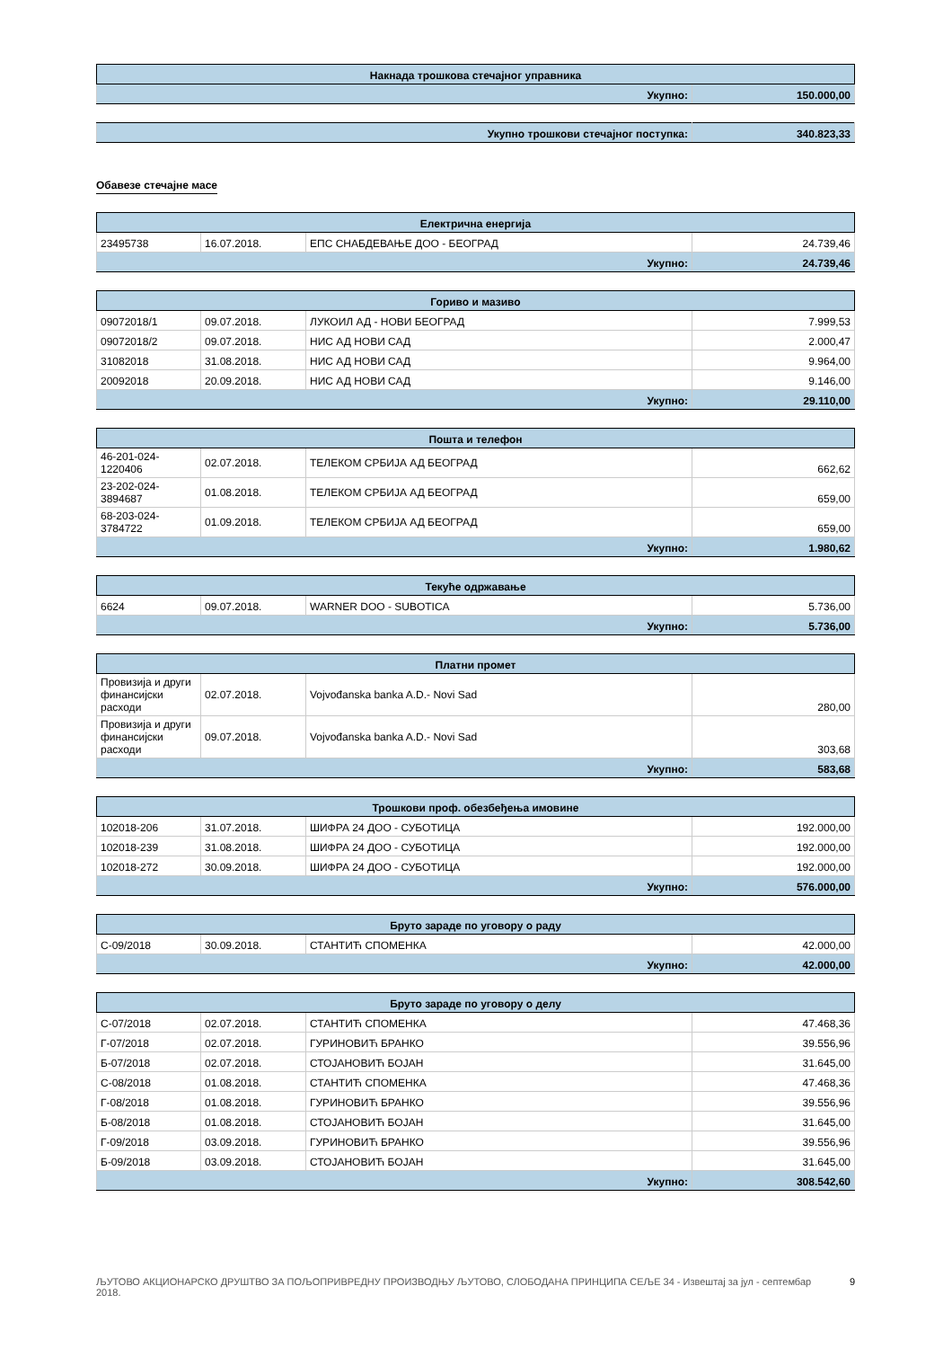| Накнада трошкова стечајног управника | |
| --- | --- |
| Укупно: | 150.000,00 |
| Укупно трошкови стечајног поступка: | 340.823,33 |
Обавезе стечајне масе
| Електрична енергија | | | |
| --- | --- | --- | --- |
| 23495738 | 16.07.2018. | ЕПС СНАБДЕВАЊЕ ДОО - БЕОГРАД | 24.739,46 |
| Укупно: | | | 24.739,46 |
| Гориво и мазиво | | | |
| --- | --- | --- | --- |
| 09072018/1 | 09.07.2018. | ЛУКОИЛ АД - НОВИ БЕОГРАД | 7.999,53 |
| 09072018/2 | 09.07.2018. | НИС АД НОВИ САД | 2.000,47 |
| 31082018 | 31.08.2018. | НИС АД НОВИ САД | 9.964,00 |
| 20092018 | 20.09.2018. | НИС АД НОВИ САД | 9.146,00 |
| Укупно: | | | 29.110,00 |
| Пошта и телефон | | | |
| --- | --- | --- | --- |
| 46-201-024-1220406 | 02.07.2018. | ТЕЛЕКОМ СРБИЈА АД БЕОГРАД | 662,62 |
| 23-202-024-3894687 | 01.08.2018. | ТЕЛЕКОМ СРБИЈА АД БЕОГРАД | 659,00 |
| 68-203-024-3784722 | 01.09.2018. | ТЕЛЕКОМ СРБИЈА АД БЕОГРАД | 659,00 |
| Укупно: | | | 1.980,62 |
| Текуће одржавање | | | |
| --- | --- | --- | --- |
| 6624 | 09.07.2018. | WARNER DOO - SUBOTICA | 5.736,00 |
| Укупно: | | | 5.736,00 |
| Платни промет | | | |
| --- | --- | --- | --- |
| Провизија и други финансијски расходи | 02.07.2018. | Vojvođanska banka A.D.- Novi Sad | 280,00 |
| Провизија и други финансијски расходи | 09.07.2018. | Vojvođanska banka A.D.- Novi Sad | 303,68 |
| Укупно: | | | 583,68 |
| Трошкови проф. обезбеђења имовине | | | |
| --- | --- | --- | --- |
| 102018-206 | 31.07.2018. | ШИФРА 24 ДОО - СУБОТИЦА | 192.000,00 |
| 102018-239 | 31.08.2018. | ШИФРА 24 ДОО - СУБОТИЦА | 192.000,00 |
| 102018-272 | 30.09.2018. | ШИФРА 24 ДОО - СУБОТИЦА | 192.000,00 |
| Укупно: | | | 576.000,00 |
| Бруто зараде по уговору о раду | | | |
| --- | --- | --- | --- |
| С-09/2018 | 30.09.2018. | СТАНТИЋ СПОМЕНКА | 42.000,00 |
| Укупно: | | | 42.000,00 |
| Бруто зараде по уговору о делу | | | |
| --- | --- | --- | --- |
| С-07/2018 | 02.07.2018. | СТАНТИЋ СПОМЕНКА | 47.468,36 |
| Г-07/2018 | 02.07.2018. | ГУРИНОВИЋ БРАНКО | 39.556,96 |
| Б-07/2018 | 02.07.2018. | СТОЈАНОВИЋ БОЈАН | 31.645,00 |
| С-08/2018 | 01.08.2018. | СТАНТИЋ СПОМЕНКА | 47.468,36 |
| Г-08/2018 | 01.08.2018. | ГУРИНОВИЋ БРАНКО | 39.556,96 |
| Б-08/2018 | 01.08.2018. | СТОЈАНОВИЋ БОЈАН | 31.645,00 |
| Г-09/2018 | 03.09.2018. | ГУРИНОВИЋ БРАНКО | 39.556,96 |
| Б-09/2018 | 03.09.2018. | СТОЈАНОВИЋ БОЈАН | 31.645,00 |
| Укупно: | | | 308.542,60 |
ЉУТОВО АКЦИОНАРСКО ДРУШТВО ЗА ПОЉОПРИВРЕДНУ ПРОИЗВОДЊУ ЉУТОВО, СЛОБОДАНА ПРИНЦИПА СЕЉЕ 34 - Извештај за јул - септембар 2018.
9